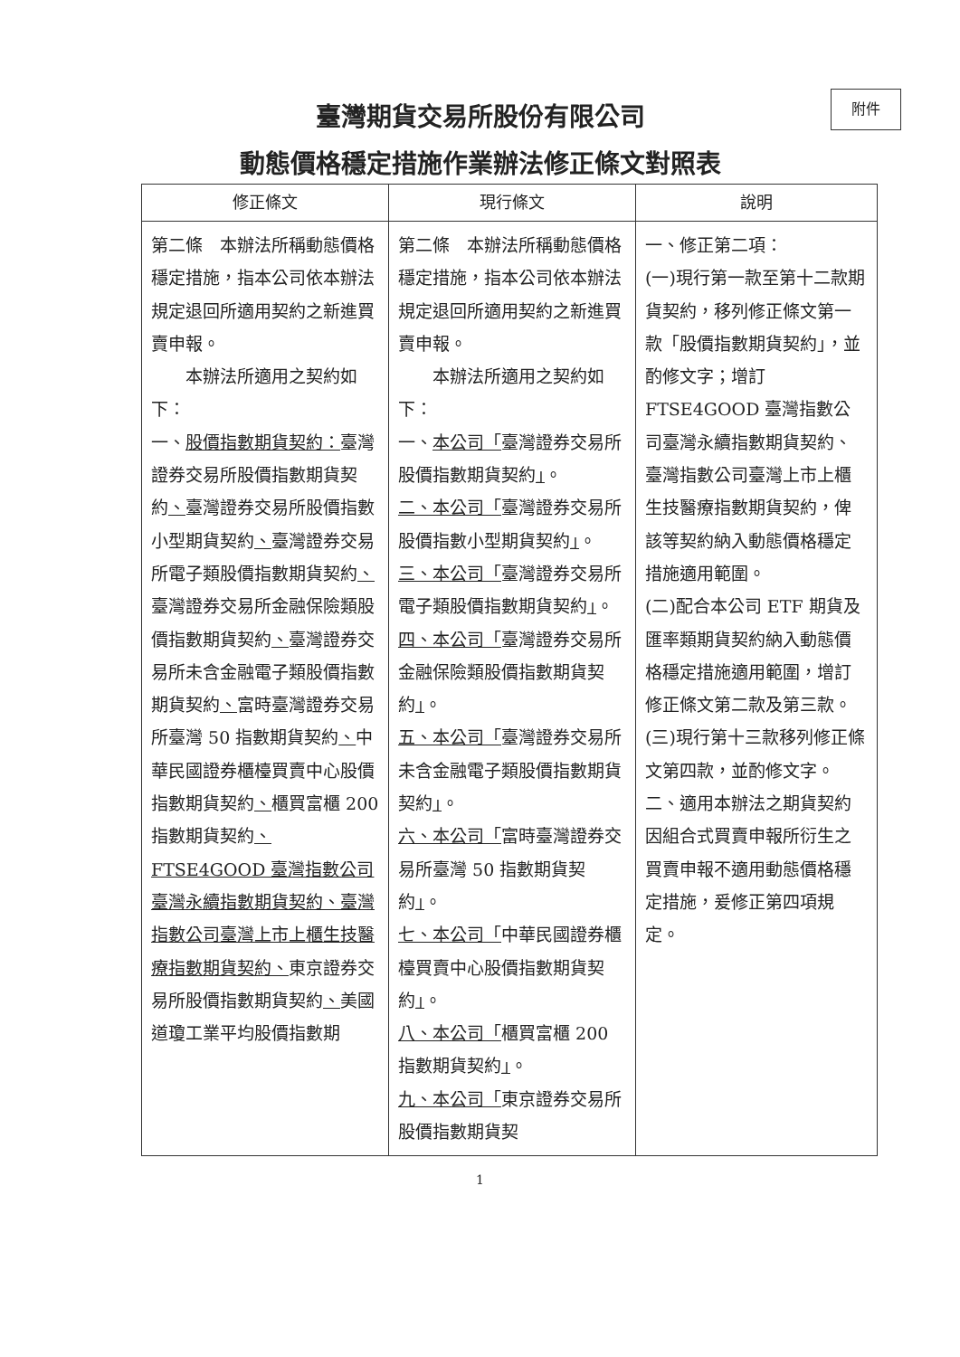附件
臺灣期貨交易所股份有限公司
動態價格穩定措施作業辦法修正條文對照表
| 修正條文 | 現行條文 | 說明 |
| --- | --- | --- |
| 第二條 本辦法所稱動態價格穩定措施，指本公司依本辦法規定退回所適用契約之新進買賣申報。 本辦法所適用之契約如下： 一、 股價指數期貨契約： 臺灣證券交易所股價指數期貨契約 、 臺灣證券交易所股價指數小型期貨契約 、 臺灣證券交易所電子類股價指數期貨契約 、 臺灣證券交易所金融保險類股價指數期貨契約 、 臺灣證券交易所未含金融電子類股價指數期貨契約 、 富時臺灣證券交易所臺灣 50 指數期貨契約 、 中華民國證券櫃檯買賣中心股價指數期貨契約 、 櫃買富櫃 200 指數期貨契約 、FTSE4GOOD 臺灣指數公司臺灣永續指數期貨契約、臺灣指數公司臺灣上市上櫃生技醫療指數期貨契約、 東京證券交易所股價指數期貨契約 、 美國道瓊工業平均股價指數期 | 第二條 本辦法所稱動態價格穩定措施，指本公司依本辦法規定退回所適用契約之新進買賣申報。 本辦法所適用之契約如下： 一、 本公司「 臺灣證券交易所股價指數期貨契約 」 。 二、本公司「 臺灣證券交易所股價指數小型期貨契約 」 。 三、本公司「 臺灣證券交易所電子類股價指數期貨契約 」 。 四、本公司「 臺灣證券交易所金融保險類股價指數期貨契約 」 。 五、本公司「 臺灣證券交易所未含金融電子類股價指數期貨契約 」 。 六、本公司「 富時臺灣證券交易所臺灣 50 指數期貨契約 」 。 七、本公司「 中華民國證券櫃檯買賣中心股價指數期貨契約 」 。 八、本公司「 櫃買富櫃 200 指數期貨契約 」 。 九、本公司「 東京證券交易所股價指數期貨契 | 一、修正第二項： (一)現行第一款至第十二款期貨契約，移列修正條文第一款「股價指數期貨契約」，並酌修文字；增訂 FTSE4GOOD 臺灣指數公司臺灣永續指數期貨契約、臺灣指數公司臺灣上市上櫃生技醫療指數期貨契約，俾該等契約納入動態價格穩定措施適用範圍。 (二)配合本公司 ETF 期貨及匯率類期貨契約納入動態價格穩定措施適用範圍，增訂修正條文第二款及第三款。 (三)現行第十三款移列修正條文第四款，並酌修文字。 二、適用本辦法之期貨契約因組合式買賣申報所衍生之買賣申報不適用動態價格穩定措施，爰修正第四項規定。 |
1